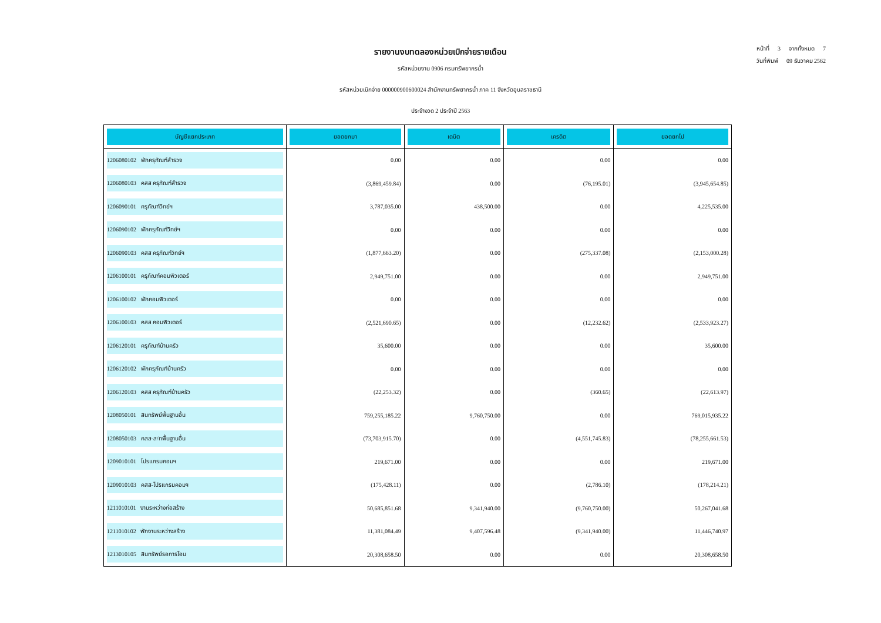หน้าที่ 3 จากทั้งหมด 7
วันที่พิมพ์ 09 ธันวาคม 2562
รายงานงบทดลองหน่วยเบิกจ่ายรายเดือน
รหัสหน่วยงาน 0906 กรมทรัพยากรน้ำ
รหัสหน่วยเบิกจ่าย 000000900600024 สำนักงานทรัพยากรน้ำ ภาค 11 จังหวัดอุบลราชธานี
ประจำงวด 2 ประจำปี 2563
| บัญชีแยกประเภท | ยอดยกมา | เดบิต | เครดิต | ยอดยกไป |
| --- | --- | --- | --- | --- |
| 1206080102 พักครุภัณฑ์สำรวจ | 0.00 | 0.00 | 0.00 | 0.00 |
| 1206080103 คสส ครุภัณฑ์สำรวจ | (3,869,459.84) | 0.00 | (76,195.01) | (3,945,654.85) |
| 1206090101 ครุภัณฑ์วิทย์ฯ | 3,787,035.00 | 438,500.00 | 0.00 | 4,225,535.00 |
| 1206090102 พักครุภัณฑ์วิทย์ฯ | 0.00 | 0.00 | 0.00 | 0.00 |
| 1206090103 คสส ครุภัณฑ์วิทย์ฯ | (1,877,663.20) | 0.00 | (275,337.08) | (2,153,000.28) |
| 1206100101 ครุภัณฑ์คอมพิวเตอร์ | 2,949,751.00 | 0.00 | 0.00 | 2,949,751.00 |
| 1206100102 พักคอมพิวเตอร์ | 0.00 | 0.00 | 0.00 | 0.00 |
| 1206100103 คสส คอมพิวเตอร์ | (2,521,690.65) | 0.00 | (12,232.62) | (2,533,923.27) |
| 1206120101 ครุภัณฑ์บ้านครัว | 35,600.00 | 0.00 | 0.00 | 35,600.00 |
| 1206120102 พักครุภัณฑ์บ้านครัว | 0.00 | 0.00 | 0.00 | 0.00 |
| 1206120103 คสส ครุภัณฑ์บ้านครัว | (22,253.32) | 0.00 | (360.65) | (22,613.97) |
| 1208050101 สินทรัพย์พื้นฐานอื่น | 759,255,185.22 | 9,760,750.00 | 0.00 | 769,015,935.22 |
| 1208050103 คสส-ส/ทพื้นฐานอื่น | (73,703,915.70) | 0.00 | (4,551,745.83) | (78,255,661.53) |
| 1209010101 โปรแกรมคอมฯ | 219,671.00 | 0.00 | 0.00 | 219,671.00 |
| 1209010103 คสส-โปรแกรมคอมฯ | (175,428.11) | 0.00 | (2,786.10) | (178,214.21) |
| 1211010101 งานระหว่างก่อสร้าง | 50,685,851.68 | 9,341,940.00 | (9,760,750.00) | 50,267,041.68 |
| 1211010102 พักงานระหว่างสร้าง | 11,381,084.49 | 9,407,596.48 | (9,341,940.00) | 11,446,740.97 |
| 1213010105 สินทรัพย์รอการโอน | 20,308,658.50 | 0.00 | 0.00 | 20,308,658.50 |